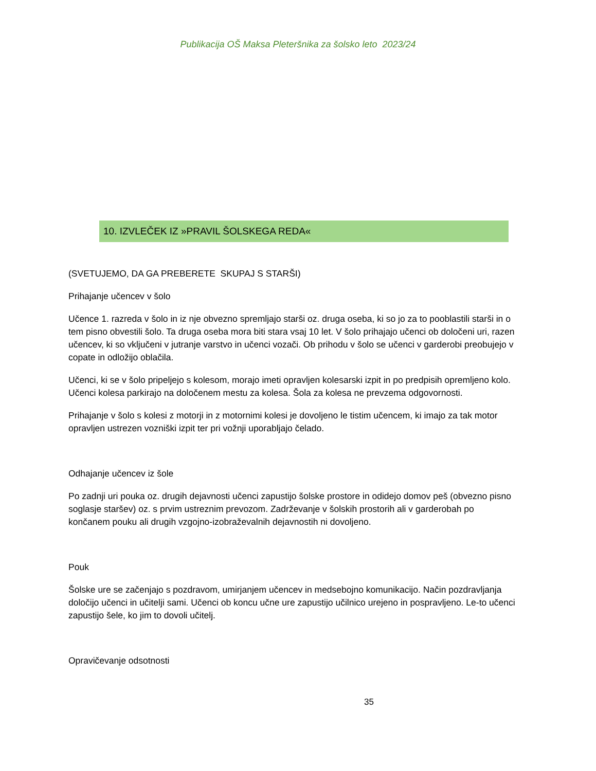Publikacija OŠ Maksa Pleteršnika za šolsko leto 2023/24
10. IZVLEČEK IZ »PRAVIL ŠOLSKEGA REDA«
(SVETUJEMO, DA GA PREBERETE SKUPAJ S STARŠI)
Prihajanje učencev v šolo
Učence 1. razreda v šolo in iz nje obvezno spremljajo starši oz. druga oseba, ki so jo za to pooblastili starši in o tem pisno obvestili šolo. Ta druga oseba mora biti stara vsaj 10 let. V šolo prihajajo učenci ob določeni uri, razen učencev, ki so vključeni v jutranje varstvo in učenci vozači. Ob prihodu v šolo se učenci v garderobi preobujejo v copate in odložijo oblačila.
Učenci, ki se v šolo pripeljejo s kolesom, morajo imeti opravljen kolesarski izpit in po predpisih opremljeno kolo. Učenci kolesa parkirajo na določenem mestu za kolesa. Šola za kolesa ne prevzema odgovornosti.
Prihajanje v šolo s kolesi z motorji in z motornimi kolesi je dovoljeno le tistim učencem, ki imajo za tak motor opravljen ustrezen vozniški izpit ter pri vožnji uporabljajo čelado.
Odhajanje učencev iz šole
Po zadnji uri pouka oz. drugih dejavnosti učenci zapustijo šolske prostore in odidejo domov peš (obvezno pisno soglasje staršev) oz. s prvim ustreznim prevozom. Zadrževanje v šolskih prostorih ali v garderobah po končanem pouku ali drugih vzgojno-izobraževalnih dejavnostih ni dovoljeno.
Pouk
Šolske ure se začenjajo s pozdravom, umirjanjem učencev in medsebojno komunikacijo. Način pozdravljanja določijo učenci in učitelji sami. Učenci ob koncu učne ure zapustijo učilnico urejeno in pospravljeno. Le-to učenci zapustijo šele, ko jim to dovoli učitelj.
Opravičevanje odsotnosti
35